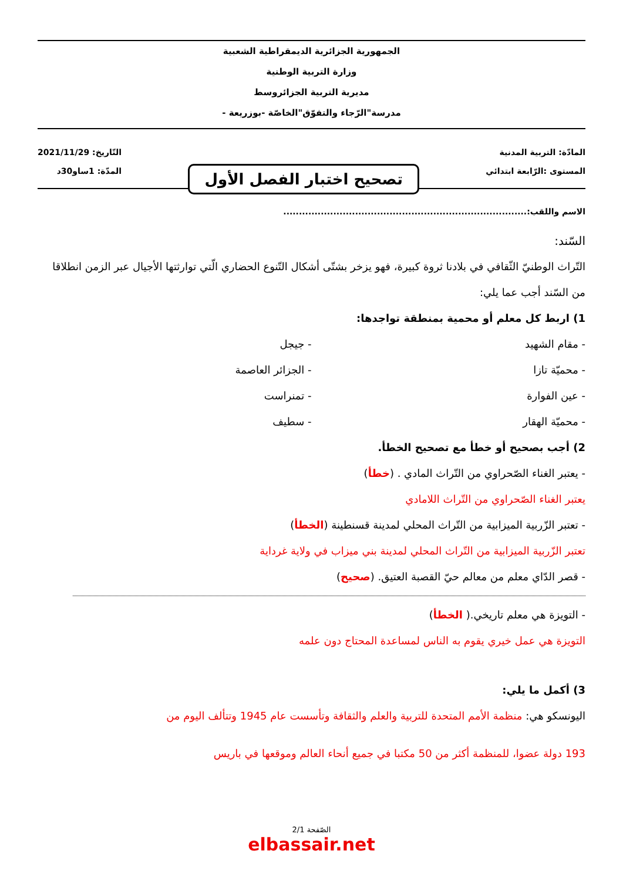الجمهورية الجزائرية الديمقراطية الشعبية
وزارة التربية الوطنية
مديرية التربية الجزائروسط
مدرسة"الرّجاء والتفوّق"الخاصّة -بوزريعة -
المادّة: التربية المدنية
المستوى :الرّابعة ابتدائي
تصحيح اختبار الفصل الأول
التّاريخ: 2021/11/29
المدّة: 1ساو30د
الاسم واللقب:..............................................................................
السّند:
التّراث الوطنيّ الثّقافي في بلادنا ثروة كبيرة، فهو يزخر بشتّى أشكال التّنوع الحضاري الّتي توارثتها الأجيال عبر الزمن انطلاقا من السّند أجب عما يلي:
1) اربط كل معلم أو محمية بمنطقة تواجدها:
- مقام الشهيد
- محميّة تازا
- عين الفوارة
- محميّة الهقار
- جيجل
- الجزائر العاصمة
- تمنراست
- سطيف
2) أجب بصحيح أو خطأ مع تصحيح الخطأ.
- يعتبر الغناء الصّحراوي من التّراث المادي . (خطأ)
يعتبر الغناء الصّحراوي من التّراث اللامادي
- تعتبر الزّربية الميزابية من التّراث المحلي لمدينة قسنطينة (الخطأ)
تعتبر الزّربية الميزابية من التّراث المحلي لمدينة بني ميزاب في ولاية غرداية
- قصر الدّاي معلم من معالم حيّ القصبة العتيق. (صحيح)
- التويزة هي معلم تاريخي.( الخطأ)
التويزة هي عمل خيري يقوم به الناس لمساعدة المحتاج دون علمه
3) أكمل ما يلي:
اليونسكو هي: منظمة الأمم المتحدة للتربية والعلم والثقافة وتأسست عام 1945 وتتألف اليوم من
193 دولة عضوا، للمنظمة أكثر من 50 مكتبا في جميع أنحاء العالم وموقعها في باريس
الصّفحة 2/1
elbassair.net